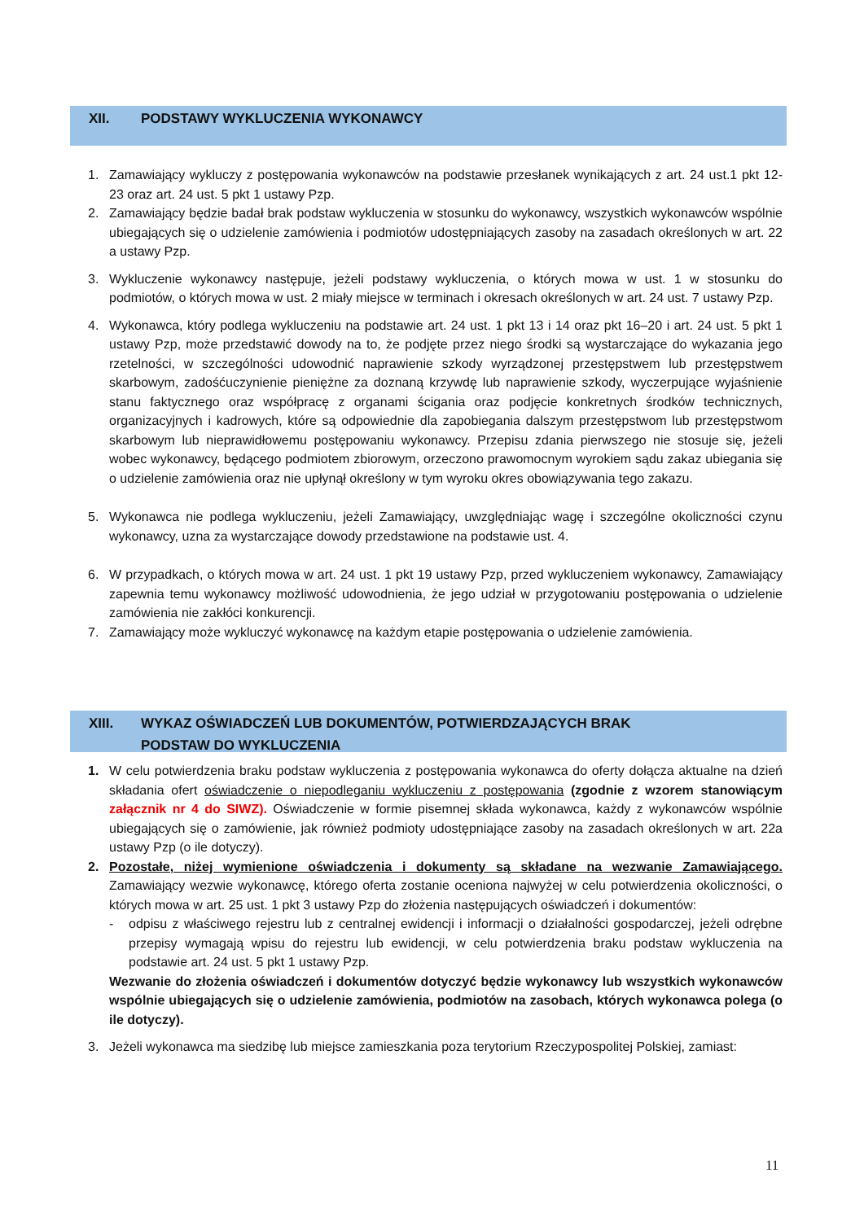XII. PODSTAWY WYKLUCZENIA WYKONAWCY
1. Zamawiający wykluczy z postępowania wykonawców na podstawie przesłanek wynikających z art. 24 ust.1 pkt 12-23 oraz art. 24 ust. 5 pkt 1 ustawy Pzp.
2. Zamawiający będzie badał brak podstaw wykluczenia w stosunku do wykonawcy, wszystkich wykonawców wspólnie ubiegających się o udzielenie zamówienia i podmiotów udostępniających zasoby na zasadach określonych w art. 22 a ustawy Pzp.
3. Wykluczenie wykonawcy następuje, jeżeli podstawy wykluczenia, o których mowa w ust. 1 w stosunku do podmiotów, o których mowa w ust. 2 miały miejsce w terminach i okresach określonych w art. 24 ust. 7 ustawy Pzp.
4. Wykonawca, który podlega wykluczeniu na podstawie art. 24 ust. 1 pkt 13 i 14 oraz pkt 16–20 i art. 24 ust. 5 pkt 1 ustawy Pzp, może przedstawić dowody na to, że podjęte przez niego środki są wystarczające do wykazania jego rzetelności, w szczególności udowodnić naprawienie szkody wyrządzonej przestępstwem lub przestępstwem skarbowym, zadośćuczynienie pieniężne za doznaną krzywdę lub naprawienie szkody, wyczerpujące wyjaśnienie stanu faktycznego oraz współpracę z organami ścigania oraz podjęcie konkretnych środków technicznych, organizacyjnych i kadrowych, które są odpowiednie dla zapobiegania dalszym przestępstwom lub przestępstwom skarbowym lub nieprawidłowemu postępowaniu wykonawcy. Przepisu zdania pierwszego nie stosuje się, jeżeli wobec wykonawcy, będącego podmiotem zbiorowym, orzeczono prawomocnym wyrokiem sądu zakaz ubiegania się o udzielenie zamówienia oraz nie upłynął określony w tym wyroku okres obowiązywania tego zakazu.
5. Wykonawca nie podlega wykluczeniu, jeżeli Zamawiający, uwzględniając wagę i szczególne okoliczności czynu wykonawcy, uzna za wystarczające dowody przedstawione na podstawie ust. 4.
6. W przypadkach, o których mowa w art. 24 ust. 1 pkt 19 ustawy Pzp, przed wykluczeniem wykonawcy, Zamawiający zapewnia temu wykonawcy możliwość udowodnienia, że jego udział w przygotowaniu postępowania o udzielenie zamówienia nie zakłóci konkurencji.
7. Zamawiający może wykluczyć wykonawcę na każdym etapie postępowania o udzielenie zamówienia.
XIII. WYKAZ OŚWIADCZEŃ LUB DOKUMENTÓW, POTWIERDZAJĄCYCH BRAK
PODSTAW DO WYKLUCZENIA
1. W celu potwierdzenia braku podstaw wykluczenia z postępowania wykonawca do oferty dołącza aktualne na dzień składania ofert oświadczenie o niepodleganiu wykluczeniu z postępowania (zgodnie z wzorem stanowiącym załącznik nr 4 do SIWZ). Oświadczenie w formie pisemnej składa wykonawca, każdy z wykonawców wspólnie ubiegających się o zamówienie, jak również podmioty udostępniające zasoby na zasadach określonych w art. 22a ustawy Pzp (o ile dotyczy).
2. Pozostałe, niżej wymienione oświadczenia i dokumenty są składane na wezwanie Zamawiającego. Zamawiający wezwie wykonawcę, którego oferta zostanie oceniona najwyżej w celu potwierdzenia okoliczności, o których mowa w art. 25 ust. 1 pkt 3 ustawy Pzp do złożenia następujących oświadczeń i dokumentów:
- odpisu z właściwego rejestru lub z centralnej ewidencji i informacji o działalności gospodarczej, jeżeli odrębne przepisy wymagają wpisu do rejestru lub ewidencji, w celu potwierdzenia braku podstaw wykluczenia na podstawie art. 24 ust. 5 pkt 1 ustawy Pzp.
Wezwanie do złożenia oświadczeń i dokumentów dotyczyć będzie wykonawcy lub wszystkich wykonawców wspólnie ubiegających się o udzielenie zamówienia, podmiotów na zasobach, których wykonawca polega (o ile dotyczy).
3. Jeżeli wykonawca ma siedzibę lub miejsce zamieszkania poza terytorium Rzeczypospolitej Polskiej, zamiast:
11